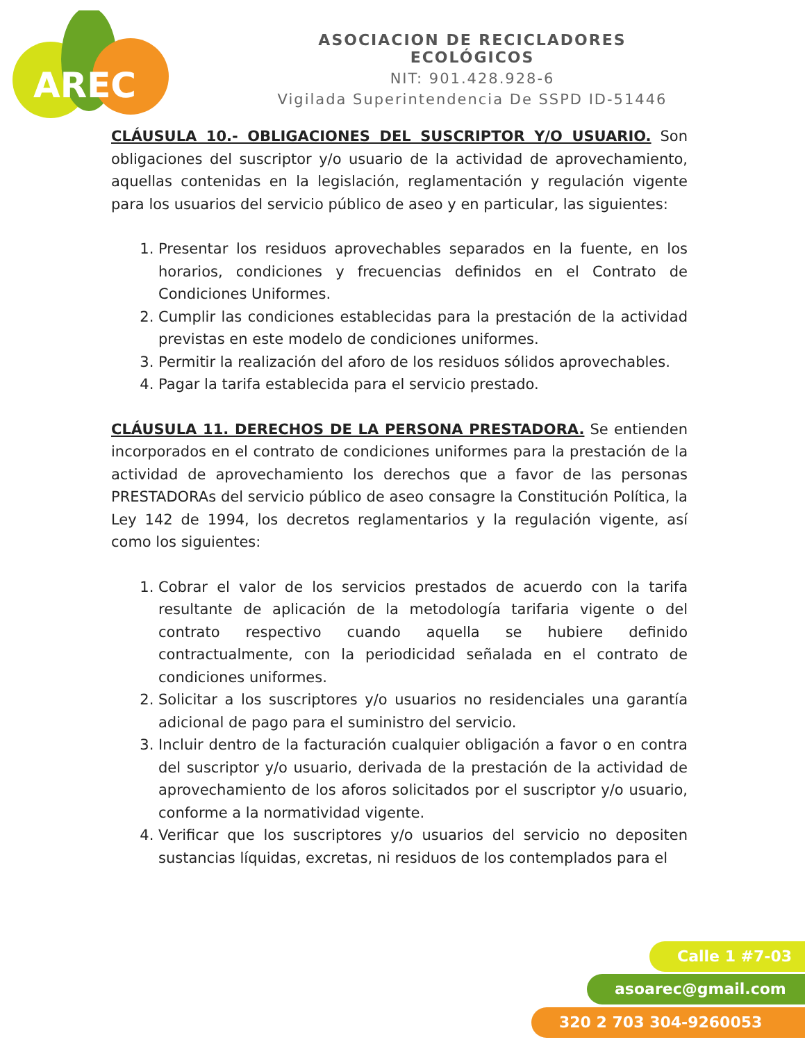AREC
ASOCIACION DE RECICLADORES ECOLÓGICOS
NIT: 901.428.928-6
Vigilada Superintendencia De SSPD ID-51446
CLÁUSULA 10.- OBLIGACIONES DEL SUSCRIPTOR Y/O USUARIO. Son obligaciones del suscriptor y/o usuario de la actividad de aprovechamiento, aquellas contenidas en la legislación, reglamentación y regulación vigente para los usuarios del servicio público de aseo y en particular, las siguientes:
1. Presentar los residuos aprovechables separados en la fuente, en los horarios, condiciones y frecuencias definidos en el Contrato de Condiciones Uniformes.
2. Cumplir las condiciones establecidas para la prestación de la actividad previstas en este modelo de condiciones uniformes.
3. Permitir la realización del aforo de los residuos sólidos aprovechables.
4. Pagar la tarifa establecida para el servicio prestado.
CLÁUSULA 11. DERECHOS DE LA PERSONA PRESTADORA. Se entienden incorporados en el contrato de condiciones uniformes para la prestación de la actividad de aprovechamiento los derechos que a favor de las personas PRESTADORAs del servicio público de aseo consagre la Constitución Política, la Ley 142 de 1994, los decretos reglamentarios y la regulación vigente, así como los siguientes:
1. Cobrar el valor de los servicios prestados de acuerdo con la tarifa resultante de aplicación de la metodología tarifaria vigente o del contrato respectivo cuando aquella se hubiere definido contractualmente, con la periodicidad señalada en el contrato de condiciones uniformes.
2. Solicitar a los suscriptores y/o usuarios no residenciales una garantía adicional de pago para el suministro del servicio.
3. Incluir dentro de la facturación cualquier obligación a favor o en contra del suscriptor y/o usuario, derivada de la prestación de la actividad de aprovechamiento de los aforos solicitados por el suscriptor y/o usuario, conforme a la normatividad vigente.
4. Verificar que los suscriptores y/o usuarios del servicio no depositen sustancias líquidas, excretas, ni residuos de los contemplados para el
Calle 1 #7-03
asoarec@gmail.com
320 2 703 304-9260053